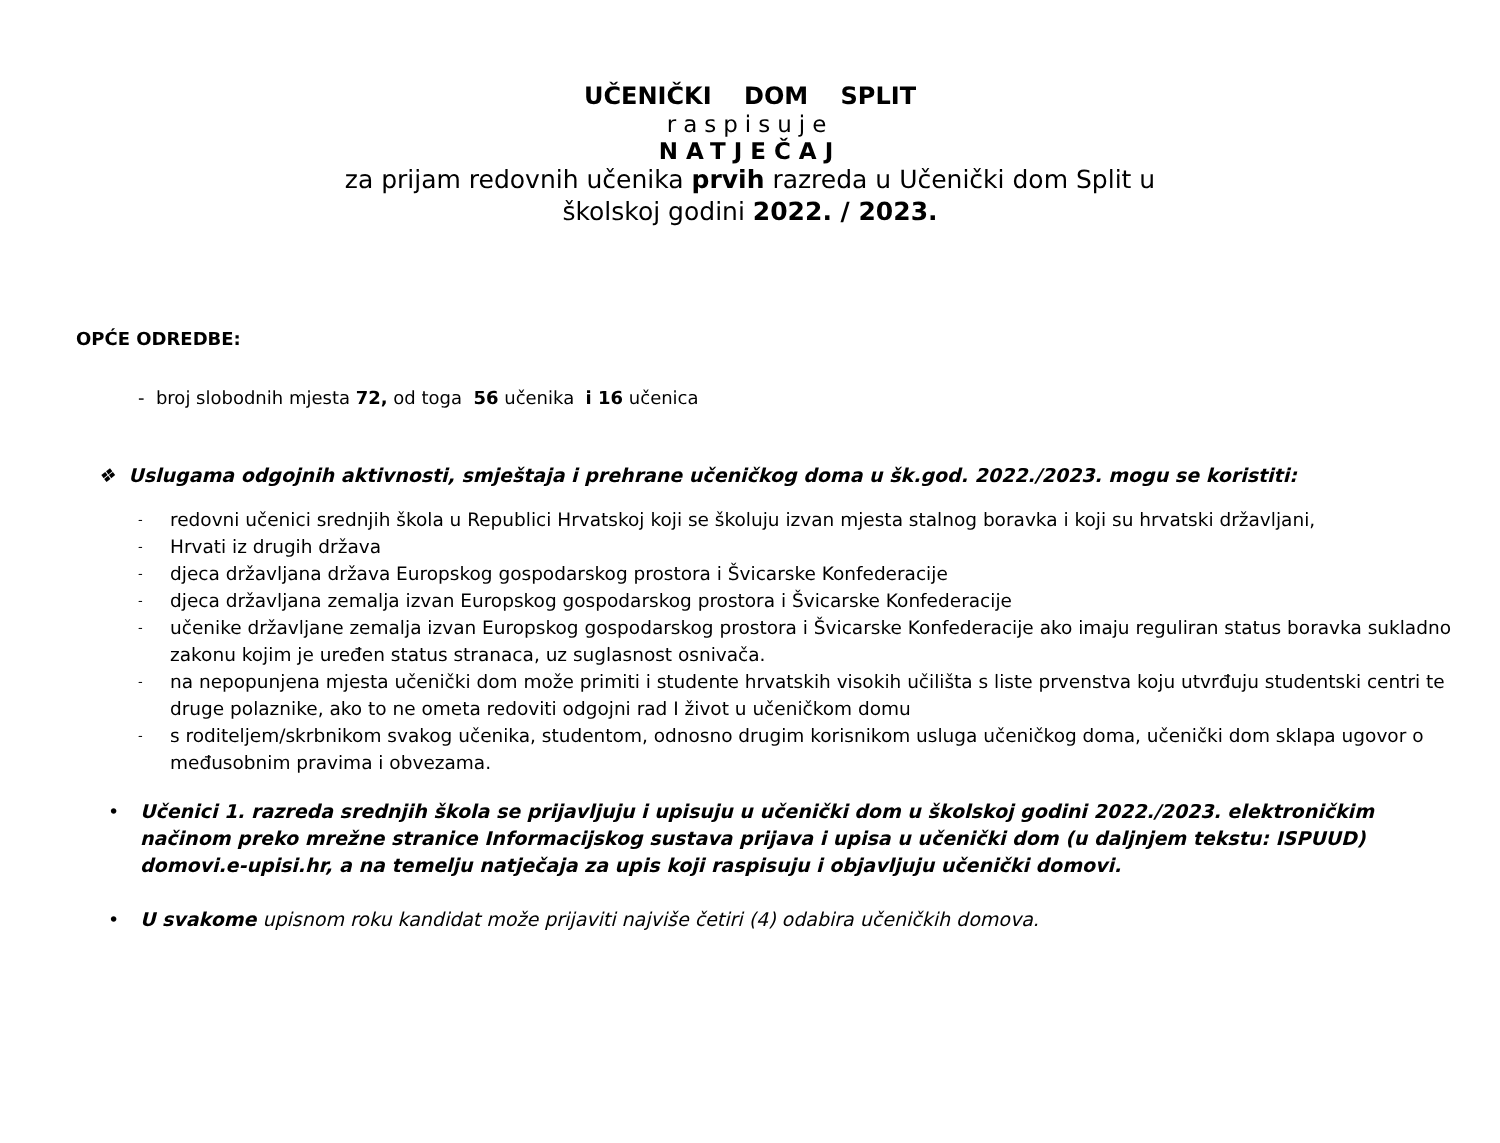UČENIČKI DOM SPLIT
raspisuje
NATJEČAJ
za prijam redovnih učenika prvih razreda u Učenički dom Split u
školskoj godini 2022. / 2023.
OPĆE ODREDBE:
- broj slobodnih mjesta 72, od toga 56 učenika i 16 učenica
❖ Uslugama odgojnih aktivnosti, smještaja i prehrane učeničkog doma u šk.god. 2022./2023. mogu se koristiti:
- redovni učenici srednjih škola u Republici Hrvatskoj koji se školuju izvan mjesta stalnog boravka i koji su hrvatski državljani,
- Hrvati iz drugih država
- djeca državljana država Europskog gospodarskog prostora i Švicarske Konfederacije
- djeca državljana zemalja izvan Europskog gospodarskog prostora i Švicarske Konfederacije
- učenike državljane zemalja izvan Europskog gospodarskog prostora i Švicarske Konfederacije ako imaju reguliran status boravka sukladno zakonu kojim je uređen status stranaca, uz suglasnost osnivača.
- na nepopunjena mjesta učenički dom može primiti i studente hrvatskih visokih učilišta s liste prvenstva koju utvrđuju studentski centri te druge polaznike, ako to ne ometa redoviti odgojni rad I život u učeničkom domu
- s roditeljem/skrbnikom svakog učenika, studentom, odnosno drugim korisnikom usluga učeničkog doma, učenički dom sklapa ugovor o međusobnim pravima i obvezama.
• Učenici 1. razreda srednjih škola se prijavljuju i upisuju u učenički dom u školskoj godini 2022./2023. elektroničkim načinom preko mrežne stranice Informacijskog sustava prijava i upisa u učenički dom (u daljnjem tekstu: ISPUUD) domovi.e-upisi.hr, a na temelju natječaja za upis koji raspisuju i objavljuju učenički domovi.
• U svakome upisnom roku kandidat može prijaviti najviše četiri (4) odabira učeničkih domova.